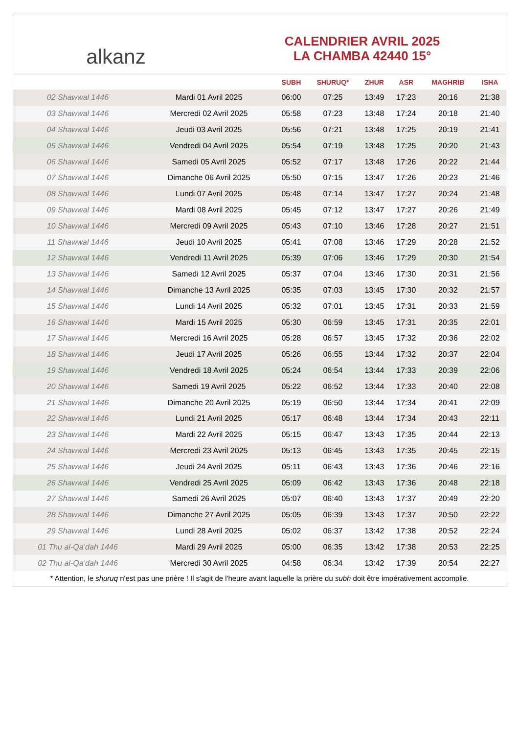alkanz
CALENDRIER AVRIL 2025
LA CHAMBA 42440 15°
| | | SUBH | SHURUQ* | ZHUR | ASR | MAGHRIB | ISHA |
| --- | --- | --- | --- | --- | --- | --- | --- |
| 02 Shawwal 1446 | Mardi 01 Avril 2025 | 06:00 | 07:25 | 13:49 | 17:23 | 20:16 | 21:38 |
| 03 Shawwal 1446 | Mercredi 02 Avril 2025 | 05:58 | 07:23 | 13:48 | 17:24 | 20:18 | 21:40 |
| 04 Shawwal 1446 | Jeudi 03 Avril 2025 | 05:56 | 07:21 | 13:48 | 17:25 | 20:19 | 21:41 |
| 05 Shawwal 1446 | Vendredi 04 Avril 2025 | 05:54 | 07:19 | 13:48 | 17:25 | 20:20 | 21:43 |
| 06 Shawwal 1446 | Samedi 05 Avril 2025 | 05:52 | 07:17 | 13:48 | 17:26 | 20:22 | 21:44 |
| 07 Shawwal 1446 | Dimanche 06 Avril 2025 | 05:50 | 07:15 | 13:47 | 17:26 | 20:23 | 21:46 |
| 08 Shawwal 1446 | Lundi 07 Avril 2025 | 05:48 | 07:14 | 13:47 | 17:27 | 20:24 | 21:48 |
| 09 Shawwal 1446 | Mardi 08 Avril 2025 | 05:45 | 07:12 | 13:47 | 17:27 | 20:26 | 21:49 |
| 10 Shawwal 1446 | Mercredi 09 Avril 2025 | 05:43 | 07:10 | 13:46 | 17:28 | 20:27 | 21:51 |
| 11 Shawwal 1446 | Jeudi 10 Avril 2025 | 05:41 | 07:08 | 13:46 | 17:29 | 20:28 | 21:52 |
| 12 Shawwal 1446 | Vendredi 11 Avril 2025 | 05:39 | 07:06 | 13:46 | 17:29 | 20:30 | 21:54 |
| 13 Shawwal 1446 | Samedi 12 Avril 2025 | 05:37 | 07:04 | 13:46 | 17:30 | 20:31 | 21:56 |
| 14 Shawwal 1446 | Dimanche 13 Avril 2025 | 05:35 | 07:03 | 13:45 | 17:30 | 20:32 | 21:57 |
| 15 Shawwal 1446 | Lundi 14 Avril 2025 | 05:32 | 07:01 | 13:45 | 17:31 | 20:33 | 21:59 |
| 16 Shawwal 1446 | Mardi 15 Avril 2025 | 05:30 | 06:59 | 13:45 | 17:31 | 20:35 | 22:01 |
| 17 Shawwal 1446 | Mercredi 16 Avril 2025 | 05:28 | 06:57 | 13:45 | 17:32 | 20:36 | 22:02 |
| 18 Shawwal 1446 | Jeudi 17 Avril 2025 | 05:26 | 06:55 | 13:44 | 17:32 | 20:37 | 22:04 |
| 19 Shawwal 1446 | Vendredi 18 Avril 2025 | 05:24 | 06:54 | 13:44 | 17:33 | 20:39 | 22:06 |
| 20 Shawwal 1446 | Samedi 19 Avril 2025 | 05:22 | 06:52 | 13:44 | 17:33 | 20:40 | 22:08 |
| 21 Shawwal 1446 | Dimanche 20 Avril 2025 | 05:19 | 06:50 | 13:44 | 17:34 | 20:41 | 22:09 |
| 22 Shawwal 1446 | Lundi 21 Avril 2025 | 05:17 | 06:48 | 13:44 | 17:34 | 20:43 | 22:11 |
| 23 Shawwal 1446 | Mardi 22 Avril 2025 | 05:15 | 06:47 | 13:43 | 17:35 | 20:44 | 22:13 |
| 24 Shawwal 1446 | Mercredi 23 Avril 2025 | 05:13 | 06:45 | 13:43 | 17:35 | 20:45 | 22:15 |
| 25 Shawwal 1446 | Jeudi 24 Avril 2025 | 05:11 | 06:43 | 13:43 | 17:36 | 20:46 | 22:16 |
| 26 Shawwal 1446 | Vendredi 25 Avril 2025 | 05:09 | 06:42 | 13:43 | 17:36 | 20:48 | 22:18 |
| 27 Shawwal 1446 | Samedi 26 Avril 2025 | 05:07 | 06:40 | 13:43 | 17:37 | 20:49 | 22:20 |
| 28 Shawwal 1446 | Dimanche 27 Avril 2025 | 05:05 | 06:39 | 13:43 | 17:37 | 20:50 | 22:22 |
| 29 Shawwal 1446 | Lundi 28 Avril 2025 | 05:02 | 06:37 | 13:42 | 17:38 | 20:52 | 22:24 |
| 01 Thu al-Qaʻdah 1446 | Mardi 29 Avril 2025 | 05:00 | 06:35 | 13:42 | 17:38 | 20:53 | 22:25 |
| 02 Thu al-Qaʻdah 1446 | Mercredi 30 Avril 2025 | 04:58 | 06:34 | 13:42 | 17:39 | 20:54 | 22:27 |
* Attention, le shuruq n'est pas une prière ! Il s'agit de l'heure avant laquelle la prière du subh doit être impérativement accomplie.